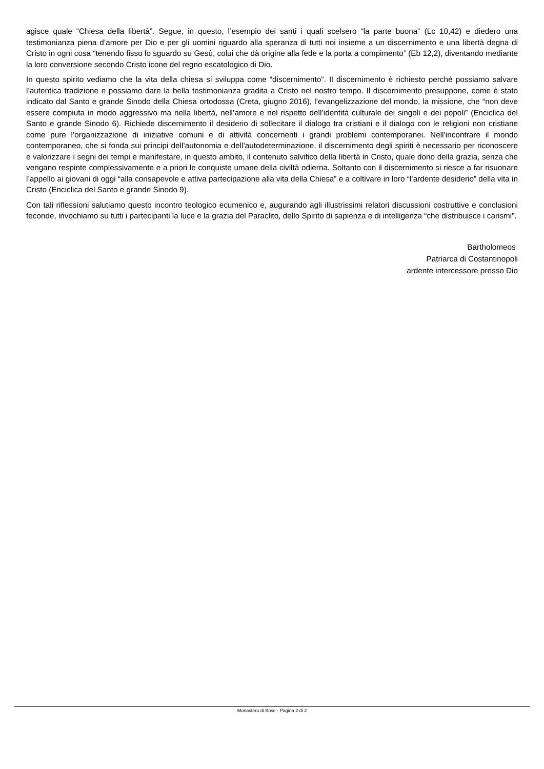agisce quale “Chiesa della libertà”. Segue, in questo, l’esempio dei santi i quali scelsero “la parte buona” (Lc 10,42) e diedero una testimonianza piena d’amore per Dio e per gli uomini riguardo alla speranza di tutti noi insieme a un discernimento e una libertà degna di Cristo in ogni cosa “tenendo fisso lo sguardo su Gesù, colui che dà origine alla fede e la porta a compimento” (Eb 12,2), diventando mediante la loro conversione secondo Cristo icone del regno escatologico di Dio.
In questo spirito vediamo che la vita della chiesa si sviluppa come “discernimento”. Il discernimento è richiesto perché possiamo salvare l’autentica tradizione e possiamo dare la bella testimonianza gradita a Cristo nel nostro tempo. Il discernimento presuppone, come è stato indicato dal Santo e grande Sinodo della Chiesa ortodossa (Creta, giugno 2016), l’evangelizzazione del mondo, la missione, che “non deve essere compiuta in modo aggressivo ma nella libertà, nell’amore e nel rispetto dell’identità culturale dei singoli e dei popoli” (Enciclica del Santo e grande Sinodo 6). Richiede discernimento il desiderio di sollecitare il dialogo tra cristiani e il dialogo con le religioni non cristiane come pure l’organizzazione di iniziative comuni e di attività concernenti i grandi problemi contemporanei. Nell’incontrare il mondo contemporaneo, che si fonda sui principi dell’autonomia e dell’autodeterminazione, il discernimento degli spiriti è necessario per riconoscere e valorizzare i segni dei tempi e manifestare, in questo ambito, il contenuto salvifico della libertà in Cristo, quale dono della grazia, senza che vengano respinte complessivamente e a priori le conquiste umane della civiltà odierna. Soltanto con il discernimento si riesce a far risuonare l’appello ai giovani di oggi “alla consapevole e attiva partecipazione alla vita della Chiesa” e a coltivare in loro “l’ardente desiderio” della vita in Cristo (Enciclica del Santo e grande Sinodo 9).
Con tali riflessioni salutiamo questo incontro teologico ecumenico e, augurando agli illustrissimi relatori discussioni costruttive e conclusioni feconde, invochiamo su tutti i partecipanti la luce e la grazia del Paraclito, dello Spirito di sapienza e di intelligenza “che distribuisce i carismi”.
Bartholomeos
Patriarca di Costantinopoli
ardente intercessore presso Dio
Monastero di Bose - Pagina 2 di 2